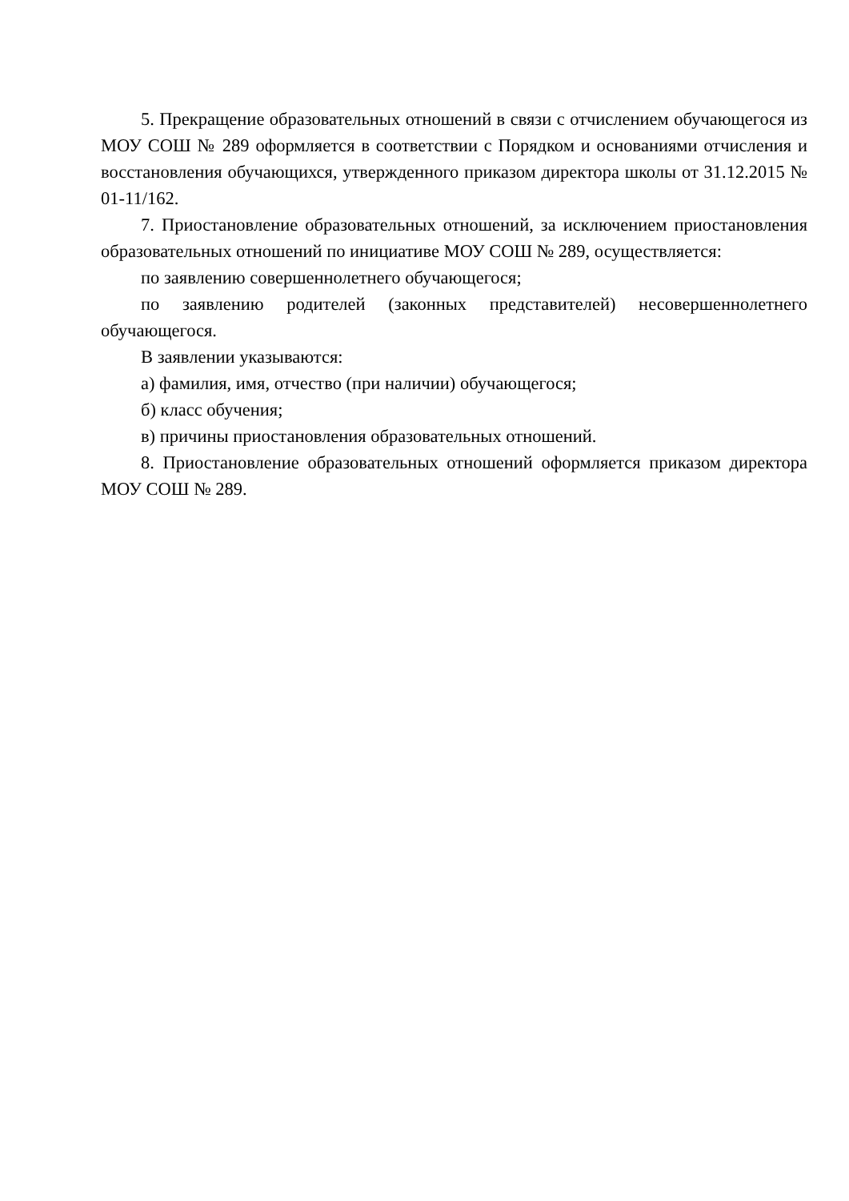5. Прекращение образовательных отношений в связи с отчислением обучающегося из МОУ СОШ № 289 оформляется в соответствии с Порядком и основаниями отчисления и восстановления обучающихся, утвержденного приказом директора школы от 31.12.2015 № 01-11/162.
7. Приостановление образовательных отношений, за исключением приостановления образовательных отношений по инициативе МОУ СОШ № 289, осуществляется:
по заявлению совершеннолетнего обучающегося;
по заявлению родителей (законных представителей) несовершеннолетнего обучающегося.
В заявлении указываются:
а) фамилия, имя, отчество (при наличии) обучающегося;
б) класс обучения;
в) причины приостановления образовательных отношений.
8. Приостановление образовательных отношений оформляется приказом директора МОУ СОШ № 289.